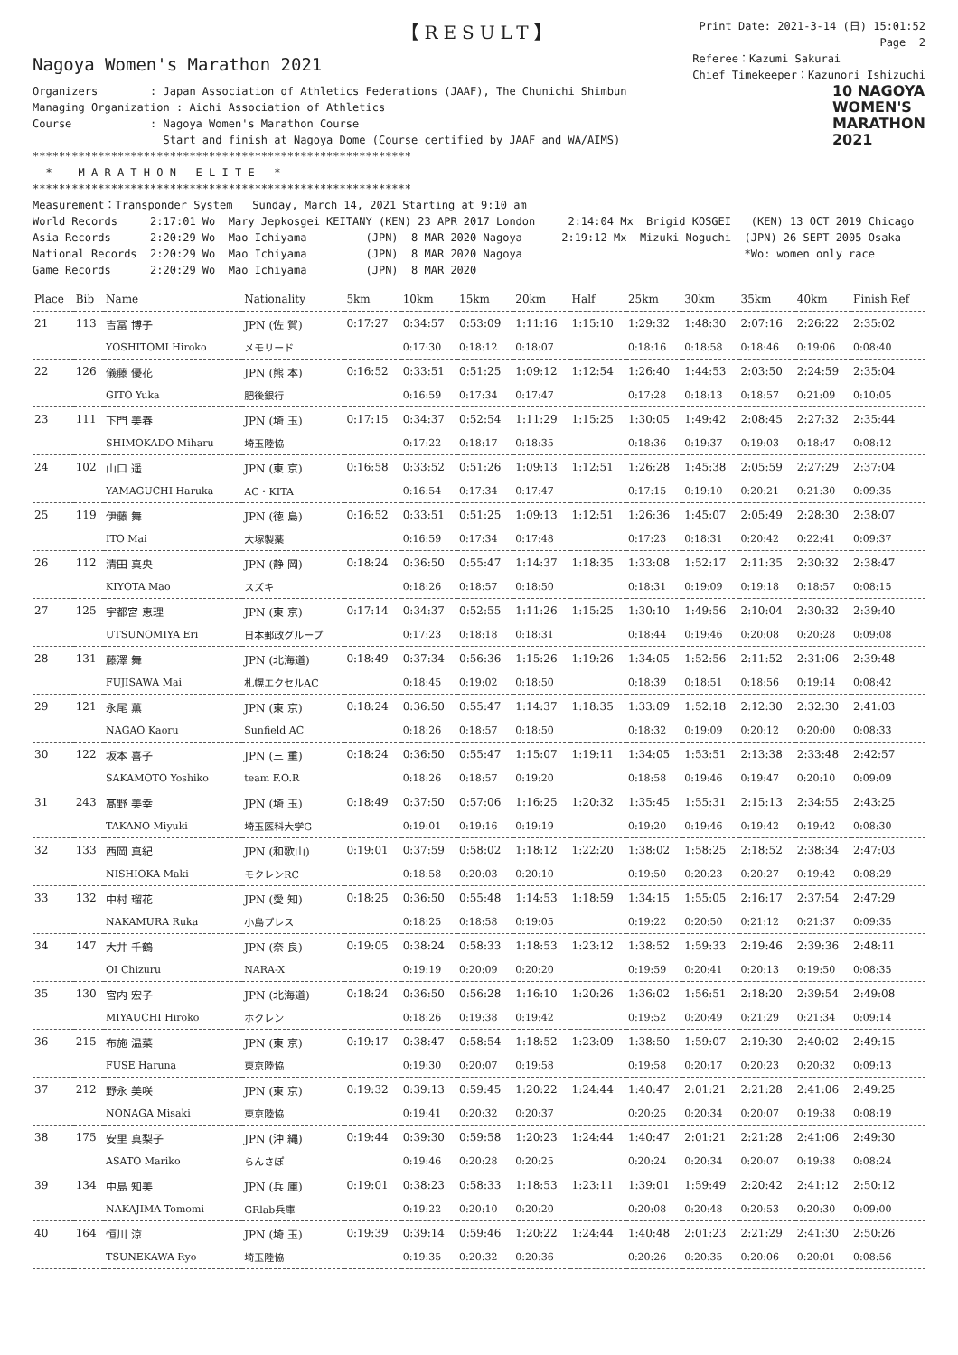【RESULT】
Print Date: 2021-3-14 (日) 15:01:52
Page  2
Nagoya Women's Marathon 2021
Referee：Kazumi Sakurai
Chief Timekeeper：Kazunori Ishizuchi
Organizers        : Japan Association of Athletics Federations (JAAF), The Chunichi Shimbun
Managing Organization : Aichi Association of Athletics
Course            : Nagoya Women's Marathon Course
                    Start and finish at Nagoya Dome (Course certified by JAAF and WA/AIMS)
**********************************************************
  *    M A R A T H O N   E L I T E   *
**********************************************************
Measurement：Transponder System   Sunday, March 14, 2021 Starting at 9:10 am
10 NAGOYA
WOMEN'S
MARATHON
2021
World Records     2:17:01 Wo  Mary Jepkosgei KEITANY (KEN) 23 APR 2017 London     2:14:04 Mx  Brigid KOSGEI   (KEN) 13 OCT 2019 Chicago
Asia Records      2:20:29 Wo  Mao Ichiyama         (JPN)  8 MAR 2020 Nagoya      2:19:12 Mx  Mizuki Noguchi  (JPN) 26 SEPT 2005 Osaka
National Records  2:20:29 Wo  Mao Ichiyama         (JPN)  8 MAR 2020 Nagoya                                  *Wo: women only race
Game Records      2:20:29 Wo  Mao Ichiyama         (JPN)  8 MAR 2020
| Place | Bib | Name | Nationality | 5km | 10km | 15km | 20km | Half | 25km | 30km | 35km | 40km | Finish Ref |
| --- | --- | --- | --- | --- | --- | --- | --- | --- | --- | --- | --- | --- | --- |
| 21 | 113 | 吉冨 博子 | JPN (佐 賀) | 0:17:27 | 0:34:57 | 0:53:09 | 1:11:16 | 1:15:10 | 1:29:32 | 1:48:30 | 2:07:16 | 2:26:22 | 2:35:02 |
| | | YOSHITOMI Hiroko | メモリード | | 0:17:30 | 0:18:12 | 0:18:07 | | 0:18:16 | 0:18:58 | 0:18:46 | 0:19:06 | 0:08:40 |
| 22 | 126 | 儀藤 優花 | JPN (熊 本) | 0:16:52 | 0:33:51 | 0:51:25 | 1:09:12 | 1:12:54 | 1:26:40 | 1:44:53 | 2:03:50 | 2:24:59 | 2:35:04 |
| | | GITO Yuka | 肥後銀行 | | 0:16:59 | 0:17:34 | 0:17:47 | | 0:17:28 | 0:18:13 | 0:18:57 | 0:21:09 | 0:10:05 |
| 23 | 111 | 下門 美春 | JPN (埼 玉) | 0:17:15 | 0:34:37 | 0:52:54 | 1:11:29 | 1:15:25 | 1:30:05 | 1:49:42 | 2:08:45 | 2:27:32 | 2:35:44 |
| | | SHIMOKADO Miharu | 埼玉陸協 | | 0:17:22 | 0:18:17 | 0:18:35 | | 0:18:36 | 0:19:37 | 0:19:03 | 0:18:47 | 0:08:12 |
| 24 | 102 | 山口 遥 | JPN (東 京) | 0:16:58 | 0:33:52 | 0:51:26 | 1:09:13 | 1:12:51 | 1:26:28 | 1:45:38 | 2:05:59 | 2:27:29 | 2:37:04 |
| | | YAMAGUCHI Haruka | AC・KITA | | 0:16:54 | 0:17:34 | 0:17:47 | | 0:17:15 | 0:19:10 | 0:20:21 | 0:21:30 | 0:09:35 |
| 25 | 119 | 伊藤 舞 | JPN (徳 島) | 0:16:52 | 0:33:51 | 0:51:25 | 1:09:13 | 1:12:51 | 1:26:36 | 1:45:07 | 2:05:49 | 2:28:30 | 2:38:07 |
| | | ITO Mai | 大塚製薬 | | 0:16:59 | 0:17:34 | 0:17:48 | | 0:17:23 | 0:18:31 | 0:20:42 | 0:22:41 | 0:09:37 |
| 26 | 112 | 清田 真央 | JPN (静 岡) | 0:18:24 | 0:36:50 | 0:55:47 | 1:14:37 | 1:18:35 | 1:33:08 | 1:52:17 | 2:11:35 | 2:30:32 | 2:38:47 |
| | | KIYOTA Mao | スズキ | | 0:18:26 | 0:18:57 | 0:18:50 | | 0:18:31 | 0:19:09 | 0:19:18 | 0:18:57 | 0:08:15 |
| 27 | 125 | 宇都宮 恵理 | JPN (東 京) | 0:17:14 | 0:34:37 | 0:52:55 | 1:11:26 | 1:15:25 | 1:30:10 | 1:49:56 | 2:10:04 | 2:30:32 | 2:39:40 |
| | | UTSUNOMIYA Eri | 日本郵政グループ | | 0:17:23 | 0:18:18 | 0:18:31 | | 0:18:44 | 0:19:46 | 0:20:08 | 0:20:28 | 0:09:08 |
| 28 | 131 | 藤澤 舞 | JPN (北海道) | 0:18:49 | 0:37:34 | 0:56:36 | 1:15:26 | 1:19:26 | 1:34:05 | 1:52:56 | 2:11:52 | 2:31:06 | 2:39:48 |
| | | FUJISAWA Mai | 札幌エクセルAC | | 0:18:45 | 0:19:02 | 0:18:50 | | 0:18:39 | 0:18:51 | 0:18:56 | 0:19:14 | 0:08:42 |
| 29 | 121 | 永尾 薫 | JPN (東 京) | 0:18:24 | 0:36:50 | 0:55:47 | 1:14:37 | 1:18:35 | 1:33:09 | 1:52:18 | 2:12:30 | 2:32:30 | 2:41:03 |
| | | NAGAO Kaoru | Sunfield AC | | 0:18:26 | 0:18:57 | 0:18:50 | | 0:18:32 | 0:19:09 | 0:20:12 | 0:20:00 | 0:08:33 |
| 30 | 122 | 坂本 喜子 | JPN (三 重) | 0:18:24 | 0:36:50 | 0:55:47 | 1:15:07 | 1:19:11 | 1:34:05 | 1:53:51 | 2:13:38 | 2:33:48 | 2:42:57 |
| | | SAKAMOTO Yoshiko | team F.O.R | | 0:18:26 | 0:18:57 | 0:19:20 | | 0:18:58 | 0:19:46 | 0:19:47 | 0:20:10 | 0:09:09 |
| 31 | 243 | 髙野 美幸 | JPN (埼 玉) | 0:18:49 | 0:37:50 | 0:57:06 | 1:16:25 | 1:20:32 | 1:35:45 | 1:55:31 | 2:15:13 | 2:34:55 | 2:43:25 |
| | | TAKANO Miyuki | 埼玉医科大学G | | 0:19:01 | 0:19:16 | 0:19:19 | | 0:19:20 | 0:19:46 | 0:19:42 | 0:19:42 | 0:08:30 |
| 32 | 133 | 西岡 真紀 | JPN (和歌山) | 0:19:01 | 0:37:59 | 0:58:02 | 1:18:12 | 1:22:20 | 1:38:02 | 1:58:25 | 2:18:52 | 2:38:34 | 2:47:03 |
| | | NISHIOKA Maki | モクレンRC | | 0:18:58 | 0:20:03 | 0:20:10 | | 0:19:50 | 0:20:23 | 0:20:27 | 0:19:42 | 0:08:29 |
| 33 | 132 | 中村 瑠花 | JPN (愛 知) | 0:18:25 | 0:36:50 | 0:55:48 | 1:14:53 | 1:18:59 | 1:34:15 | 1:55:05 | 2:16:17 | 2:37:54 | 2:47:29 |
| | | NAKAMURA Ruka | 小島プレス | | 0:18:25 | 0:18:58 | 0:19:05 | | 0:19:22 | 0:20:50 | 0:21:12 | 0:21:37 | 0:09:35 |
| 34 | 147 | 大井 千鶴 | JPN (奈 良) | 0:19:05 | 0:38:24 | 0:58:33 | 1:18:53 | 1:23:12 | 1:38:52 | 1:59:33 | 2:19:46 | 2:39:36 | 2:48:11 |
| | | OI Chizuru | NARA-X | | 0:19:19 | 0:20:09 | 0:20:20 | | 0:19:59 | 0:20:41 | 0:20:13 | 0:19:50 | 0:08:35 |
| 35 | 130 | 宮内 宏子 | JPN (北海道) | 0:18:24 | 0:36:50 | 0:56:28 | 1:16:10 | 1:20:26 | 1:36:02 | 1:56:51 | 2:18:20 | 2:39:54 | 2:49:08 |
| | | MIYAUCHI Hiroko | ホクレン | | 0:18:26 | 0:19:38 | 0:19:42 | | 0:19:52 | 0:20:49 | 0:21:29 | 0:21:34 | 0:09:14 |
| 36 | 215 | 布施 温菜 | JPN (東 京) | 0:19:17 | 0:38:47 | 0:58:54 | 1:18:52 | 1:23:09 | 1:38:50 | 1:59:07 | 2:19:30 | 2:40:02 | 2:49:15 |
| | | FUSE Haruna | 東京陸協 | | 0:19:30 | 0:20:07 | 0:19:58 | | 0:19:58 | 0:20:17 | 0:20:23 | 0:20:32 | 0:09:13 |
| 37 | 212 | 野永 美咲 | JPN (東 京) | 0:19:32 | 0:39:13 | 0:59:45 | 1:20:22 | 1:24:44 | 1:40:47 | 2:01:21 | 2:21:28 | 2:41:06 | 2:49:25 |
| | | NONAGA Misaki | 東京陸協 | | 0:19:41 | 0:20:32 | 0:20:37 | | 0:20:25 | 0:20:34 | 0:20:07 | 0:19:38 | 0:08:19 |
| 38 | 175 | 安里 真梨子 | JPN (沖 縄) | 0:19:44 | 0:39:30 | 0:59:58 | 1:20:23 | 1:24:44 | 1:40:47 | 2:01:21 | 2:21:28 | 2:41:06 | 2:49:30 |
| | | ASATO Mariko | らんさぽ | | 0:19:46 | 0:20:28 | 0:20:25 | | 0:20:24 | 0:20:34 | 0:20:07 | 0:19:38 | 0:08:24 |
| 39 | 134 | 中島 知美 | JPN (兵 庫) | 0:19:01 | 0:38:23 | 0:58:33 | 1:18:53 | 1:23:11 | 1:39:01 | 1:59:49 | 2:20:42 | 2:41:12 | 2:50:12 |
| | | NAKAJIMA Tomomi | GRlab兵庫 | | 0:19:22 | 0:20:10 | 0:20:20 | | 0:20:08 | 0:20:48 | 0:20:53 | 0:20:30 | 0:09:00 |
| 40 | 164 | 恒川 涼 | JPN (埼 玉) | 0:19:39 | 0:39:14 | 0:59:46 | 1:20:22 | 1:24:44 | 1:40:48 | 2:01:23 | 2:21:29 | 2:41:30 | 2:50:26 |
| | | TSUNEKAWA Ryo | 埼玉陸協 | | 0:19:35 | 0:20:32 | 0:20:36 | | 0:20:26 | 0:20:35 | 0:20:06 | 0:20:01 | 0:08:56 |